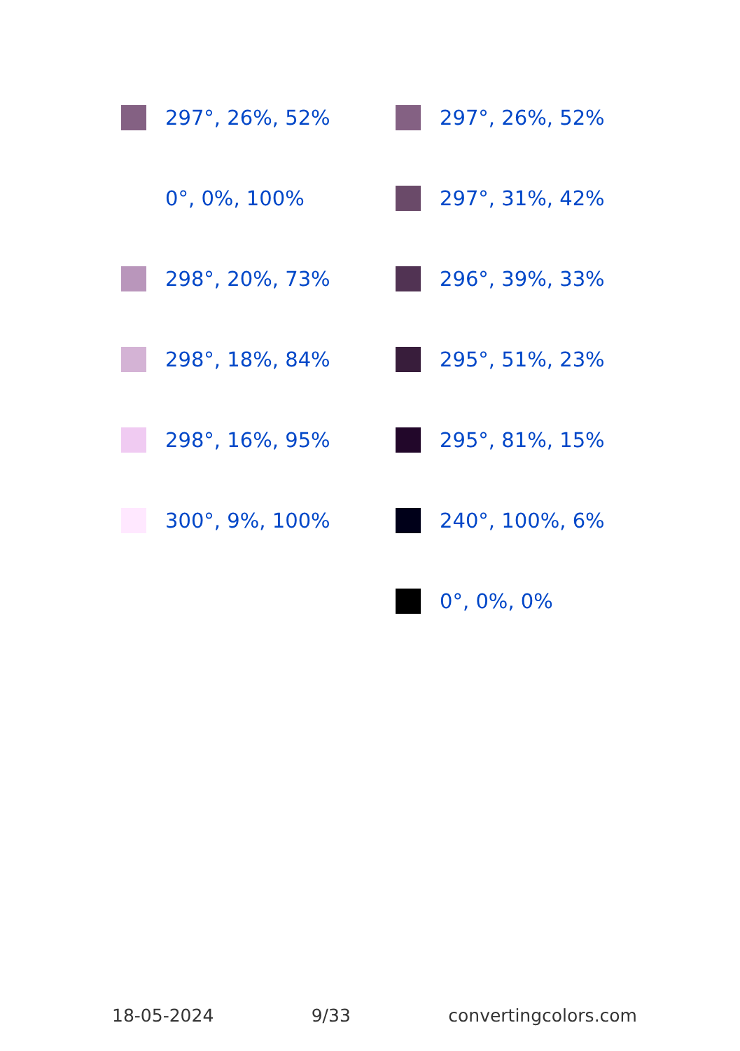297°, 26%, 52%
0°, 0%, 100%
298°, 20%, 73%
298°, 18%, 84%
298°, 16%, 95%
300°, 9%, 100%
297°, 26%, 52%
297°, 31%, 42%
296°, 39%, 33%
295°, 51%, 23%
295°, 81%, 15%
240°, 100%, 6%
0°, 0%, 0%
18-05-2024 9/33 convertingcolors.com